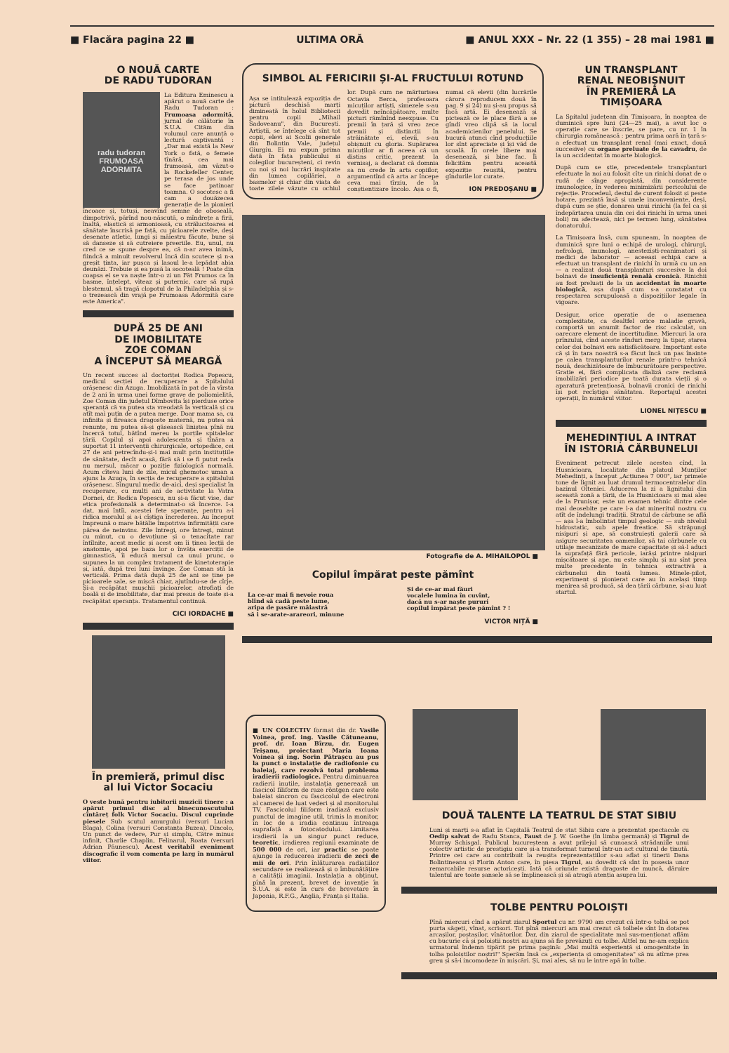■ Flacăra pagina 22 ■ ULTIMA ORĂ ■ ANUL XXX – Nr. 22 (1 355) – 28 mai 1981 ■
O NOUĂ CARTE
DE RADU TUDORAN
radu tudoran
FRUMOASA ADORMITA
La Editura Eminescu a apărut o nouă carte de Radu Tudoran : Frumoasa adormită, jurnal de călătorie în S.U.A. Citām din volumul care anunță o lectură captivantă : „Dar mai există la New York o fată, o femeie tînără, cea mai frumoasă, am văzut-o la Rockefeller Center, pe terasa de jos unde se face patinoar toamna. O socotesc a fi cam a douăzecea generație de la pionieri încoace și, totuși, neavînd semne de oboseală, dimpotrivă, părînd nou-născută, o mîndrețe a firii, înaltă, elastică și armonioasă, cu strălucitoarea ei sănătate înscrisă pe față, cu picioarele zvelte, deși desenate atletic, lungi și măiestru făcute, bune și să danseze și să cutreiere preeriile. Eu, unul, nu cred ce se spune despre ea, că n-ar avea inimă, fiindcă a minuit revolverul încă din scutece și n-a greșit ținta, iar pușca și lasoul le-a lepădat abia deunăzi. Trebuie și ea pusă la socoteală ! Poate din coapsa ei se va naște într-o zi un Făt Frumos ca în basme, înțelept, viteaz și puternic, care să rupă blestemul, să tragă clopotul de la Philadelphia și s-o trezească din vrajă pe Frumoasa Adormită care este America".
DUPĂ 25 DE ANI
DE IMOBILITATE
ZOE COMAN
A ÎNCEPUT SĂ MEARGĂ
Un recent succes al doctoriței Rodica Popescu, medicul secției de recuperare a Spitalului orășenesc din Azuga. Imobilizată în pat de la vîrsta de 2 ani în urma unei forme grave de poliomielită, Zoe Coman din județul Dîmbovița își pierduse orice speranță că va putea sta vreodată la verticală și cu atît mai puțin de a putea merge. Doar mama sa, cu infinita și fireasca dragoste maternă, nu putea să renunțe, nu putea să-și găsească liniștea pînă nu încercă totul, bătînd mereu la porțile spitalelor țării. Copilul și apoi adolescenta și tînăra a suportat 11 intervenții chirurgicale, ortopedice, cei 27 de ani petrecîndu-și-i mai mult prin instituțiile de sănătate, decît acasă, fără să i se fi putut reda nu mersul, măcar o poziție fiziologică normală. Acum cîteva luni de zile, micul ghemotoc uman a ajuns la Azuga, în secția de recuperare a spitalului orășenesc. Singurul medic de-aici, deși specialist în recuperare, cu mulți ani de activitate la Vatra Dornei, dr. Rodica Popescu, nu și-a făcut vise, dar etica profesională a determinat-o să încerce. I-a dat, mai întîi, acestei fete speranțe, pentru a-i ridica moralul și a-i cîștiga încrederea. Au început împreună o mare bătălie împotriva infirmității care părea de neinvins. Zile întregi, ore întregi, minut cu minut, cu o devoțiune și o tenacitate rar întîlnite, acest medic și acest om îi ținea lecții de anatomie, apoi pe baza lor o învăța exerciții de gimnastică, îi educă mersul ca unui prunc, o supunea la un complex tratament de kinetoterapie și, iată, după trei luni învinge. Zoe Coman stă la verticală. Prima dată după 25 de ani se ține pe picioarele sale, se mișcă chiar, ajutîndu-se de cîrje. Și-a recăpătat mușchii picioarelor, atrofiați de boală și de imobilitate, dar mai presus de toate și-a recăpătat speranța. Tratamentul continuă.
CICI IORDACHE ■
În premieră, primul disc
al lui Victor Socaciu
O veste bună pentru iubitorii muzicii tinere : a apărut primul disc al binecunoscutului cîntăreț folk Victor Socaciu. Discul cuprinde piesele Sub scutul amurgului (versuri Lucian Blaga), Colina (versuri Constanța Buzea), Dincolo, Un punct de vedere, Pur și simplu, Către minus infinit, Charlie Chaplin, Felinarul, Roata (versuri Adrian Păunescu). Acest veritabil eveniment discografic îl vom comenta pe larg în numărul viitor.
SIMBOL AL FERICIRII ȘI-AL FRUCTULUI ROTUND
Așa se intitulează expoziția de pictură deschisă marți dimineață în holul Bibliotecii pentru copii „Mihail Sadoveanu", din București. Artiștii, se înțelege că sînt tot copii, elevi ai Școlii generale din Bolintin Vale, județul Giurgiu. Ei nu expun prima dată în fața publicului și colegilor bucureșteni, ci revin cu noi și noi lucrări inspirate din lumea copilăriei, a basmelor și chiar din viața de toate zilele văzute cu ochiul lor. După cum ne mărturisea Octavia Berca, profesoara micuților artiști, simezele s-au dovedit neîncăpătoare, multe picturi rămînînd neexpuse. Cu premii în țară și vreo zece premii și distincții în străinătate ei, elevii, s-au obișnuit cu gloria. Supărarea micuților ar fi aceea că un distins critic, prezent la vernisaj, a declarat că domnia sa nu crede în arta copiilor, argumentînd că arta ar începe ceva mai tîrziu, de la conștientizare încolo. Așa o fi, numai că elevii (din lucrările cărora reproducem două în pag. 9 și 24) nu și-au propus să facă artă. Ei desenează și pictează ce le place fără a se gîndi vreo clipă să ia locul academicienilor penelului. Se bucură atunci cînd producțiile lor sînt apreciate și își văd de școală. În orele libere mai desenează, și bine fac. Îi felicităm pentru această expoziție reușită, pentru gîndurile lor curate.
ION PREDOȘANU ■
Fotografie de A. MIHAILOPOL ■
Copilul împărat peste pămînt
La ce-ar mai fi nevoie roua
blînd să cadă peste lume,
aripa de pasăre măiastră
să i se-arate-arareori, minune
Și de ce-ar mai făuri
vocalele lumina în cuvînt,
dacă nu s-ar naște pururi
copilul împărat peste pămînt ? !
VICTOR NIȚĂ ■
UN TRANSPLANT
RENAL NEOBIȘNUIT
ÎN PREMIERĂ LA TIMIȘOARA
La Spitalul județean din Timișoara, în noaptea de duminică spre luni (24—25 mai), a avut loc o operație care se înscrie, se pare, cu nr. 1 în chirurgia românească : pentru prima oară în țară s-a efectuat un transplant renal (mai exact, două succesive) cu organe preluate de la cavadru, de la un accidentat în moarte biologică.
După cum se știe, precedentele transplanturi efectuate la noi au folosit cîte un rinichi donat de o rudă de sînge apropiată, din considerente imunologice, în vederea minimizării pericolului de rejecție. Procedeul, destul de curent folosit și peste hotare, prezintă însă și unele inconveniente, deși, după cum se știe, donarea unui rinichi (la fel ca și îndepărtarea unuia din cei doi rinichi în urma unei boli) nu afectează, nici pe termen lung, sănătatea donatorului.
La Timișoara însă, cum spuneam, în noaptea de duminică spre luni o echipă de urologi, chirurgi, nefrologi, imunologi, anesteziști-reanimatori și medici de laborator — aceeași echipă care a efectuat un transplant de rinichi în urmă cu un an — a realizat două transplanturi succesive la doi bolnavi de insuficiență renală cronică. Rinichii au fost preluați de la un accidentat în moarte biologică, așa după cum s-a constatat cu respectarea scrupuloasă a dispozițiilor legale în vigoare.
Desigur, orice operație de o asemenea complexitate, ca dealtfel orice maladie gravă, comportă un anumit factor de risc calculat, un oarecare element de incertitudine. Miercuri la ora prînzului, cînd aceste rînduri merg la tipar, starea celor doi bolnavi era satisfăcătoare. Important este că și în țara noastră s-a făcut încă un pas înainte pe calea transplanturilor renale printr-o tehnică nouă, deschizătoare de îmbucurătoare perspective. Grație ei, fără complicata dializă care reclamă imobilizări periodice pe toată durata vieții și o aparatură pretențioasă, bolnavii cronici de rinichi își pot recîștiga sănătatea. Reportajul acestei operații, în numărul viitor.
LIONEL NIȚESCU ■
MEHEDINȚIUL A INTRAT
ÎN ISTORIA CĂRBUNELUI
Eveniment petrecut zilele acestea cînd, la Husnicioara, localitate din platoul Munților Mehedinți, a început „Acțiunea 7 000", iar primele tone de lignit au luat drumul termocentralelor din bazinul Olteniei. Aducerea la zi a lignitului din această zonă a țării, de la Husnicioara și mai ales de la Prunișor, este un examen tehnic dintre cele mai deosebite pe care l-a dat mineritul nostru cu atît de îndelungi tradiții. Stratul de cărbune se află — așa l-a îmbolintat timpul geologic — sub nivelul hidrostatic, sub apele freatice. Să străpungi nisipuri și ape, să construiești galerii care să asigure securitatea oamenilor, să tai cărbunele cu utilaje mecanizate de mare capacitate și să-l aduci la suprafață fără pericole, iarăși printre nisipuri mișcătoare și ape, nu este simplu și nu sînt prea multe precedente în tehnica extractivă a cărbunelui din toată lumea. Minele-pilot, experiment și pionierat care au în același timp menirea să producă, să dea țării cărbune, și-au luat startul.
■ UN COLECTIV format din dr. Vasile Voinea, prof. ing. Vasile Cătuneanu, prof. dr. Ioan Bîrzu, dr. Eugen Teișanu, proiectant Maria Ioana Voinea și ing. Sorin Pătrașcu au pus la punct o instalație de radiofonie cu baleiaj, care rezolvă total problema iradierii radiologice. Pentru diminuarea radierii inutile, instalația generează un fascicol filiform de raze röntgen care este baleiat sincron cu fascicolul de electroni al camerei de luat vederi și al monitorului TV. Fascicolul filiform iradiază exclusiv punctul de imagine util, trimis la monitor, în loc de a iradia continuu întreaga suprafață a fotocatodului. Limitarea iradierii la un singur punct reduce, teoretic, iradierea regiunii examinate de 500 000 de ori, iar practic se poate ajunge la reducerea iradierii de zeci de mii de ori. Prin înlăturarea radiațiilor secundare se realizează și o îmbunătățire a calității imaginii. Instalația a obținut, pînă în prezent, brevet de invenție în S.U.A. și este în curs de brevetare în Japonia, R.F.G., Anglia, Franța și Italia.
DOUĂ TALENTE LA TEATRUL DE STAT SIBIU
Luni și marți s-a aflat în Capitală Teatrul de stat Sibiu care a prezentat spectacole cu Oedip salvat de Radu Stanca, Faust de J. W. Goethe (în limba germană) și Tigrul de Murray Schisgal. Publicul bucureștean a avut prilejul să cunoască strădaniile unui colectiv artistic de prestigiu care și-a transformat turneul într-un act cultural de ținută. Printre cei care au contribuit la reușita reprezentațiilor s-au aflat și tinerii Dana Bolintineanu și Florin Anton care, în piesa Tigrul, au dovedit că sînt în posesia unor remarcabile resurse actoricești. Iată că oriunde există dragoste de muncă, dăruire talentul are toate șansele să se împlinească și să atragă atenția asupra lui.
TOLBE PENTRU POLOIȘTI
Pînă miercuri cînd a apărut ziarul Sportul cu nr. 9790 am crezut că într-o tolbă se pot purta săgeți, vînat, scrisori. Tot pînă miercuri am mai crezut că tolbele sînt în dotarea arcașilor, poștașilor, vînătorilor. Dar, din ziarul de specialitate mai sus-menționat aflăm cu bucurie că și poloiștii noștri au ajuns să fie prevăzuți cu tolbe. Altfel nu ne-am explica urmatorul îndemn tipărit pe prima pagină: „Mai multă experiență și omogenitate în tolba poloiștilor noștri!" Sperăm însă ca „experiența și omogenitatea" să nu atîrne prea greu și să-i incomodeze în mișcări. Și, mai ales, să nu le intre apă în tolbe.